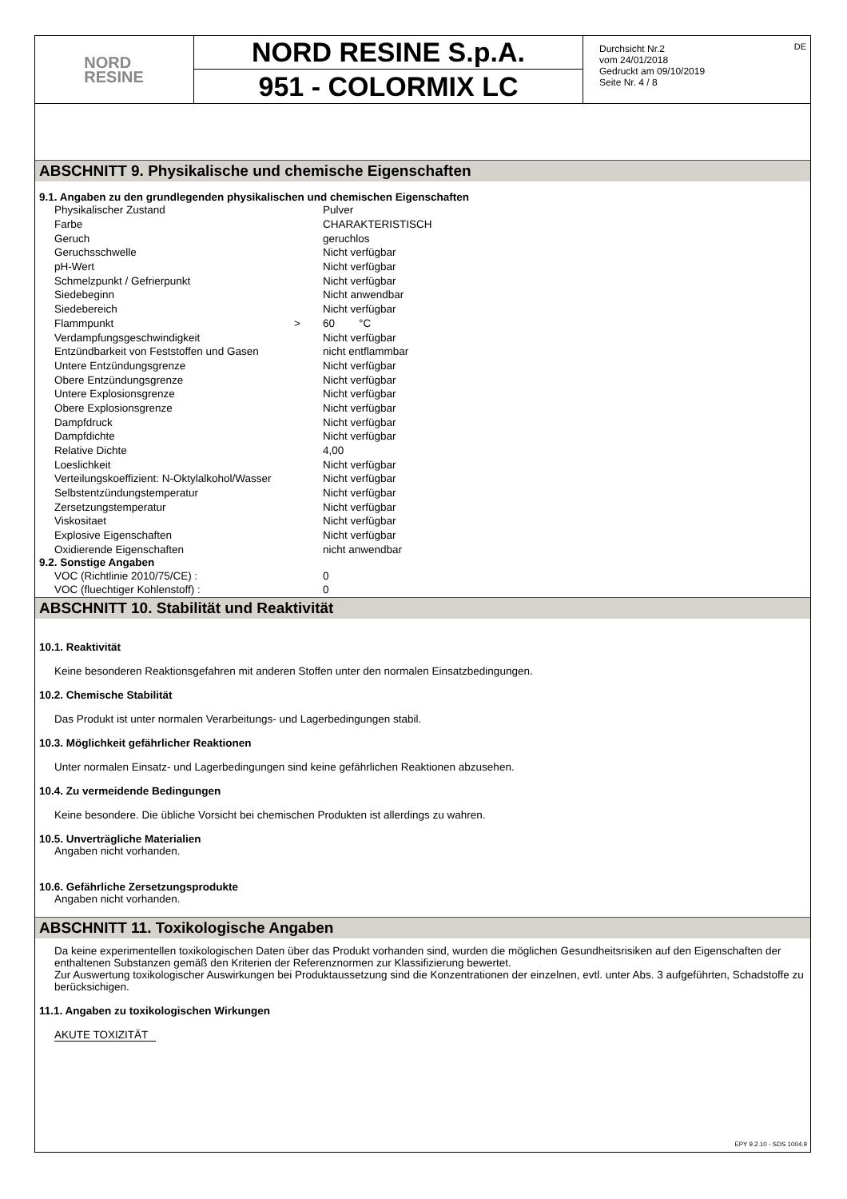NORD
RESINE
NORD RESINE S.p.A.
951 - COLORMIX LC
Durchsicht Nr.2
vom 24/01/2018
Gedruckt am 09/10/2019
Seite Nr. 4 / 8
DE
ABSCHNITT 9. Physikalische und chemische Eigenschaften
9.1. Angaben zu den grundlegenden physikalischen und chemischen Eigenschaften
| Physikalischer Zustand | | Pulver |
| Farbe | | CHARAKTERISTISCH |
| Geruch | | geruchlos |
| Geruchsschwelle | | Nicht verfügbar |
| pH-Wert | | Nicht verfügbar |
| Schmelzpunkt / Gefrierpunkt | | Nicht verfügbar |
| Siedebeginn | | Nicht anwendbar |
| Siedebereich | | Nicht verfügbar |
| Flammpunkt | > | 60 °C |
| Verdampfungsgeschwindigkeit | | Nicht verfügbar |
| Entzündbarkeit von Feststoffen und Gasen | | nicht entflammbar |
| Untere Entzündungsgrenze | | Nicht verfügbar |
| Obere Entzündungsgrenze | | Nicht verfügbar |
| Untere Explosionsgrenze | | Nicht verfügbar |
| Obere Explosionsgrenze | | Nicht verfügbar |
| Dampfdruck | | Nicht verfügbar |
| Dampfdichte | | Nicht verfügbar |
| Relative Dichte | | 4,00 |
| Loeslichkeit | | Nicht verfügbar |
| Verteilungskoeffizient: N-Oktylalkohol/Wasser | | Nicht verfügbar |
| Selbstentzündungstemperatur | | Nicht verfügbar |
| Zersetzungstemperatur | | Nicht verfügbar |
| Viskositaet | | Nicht verfügbar |
| Explosive Eigenschaften | | Nicht verfügbar |
| Oxidierende Eigenschaften | | nicht anwendbar |
9.2. Sonstige Angaben
| VOC (Richtlinie 2010/75/CE) : | 0 |
| VOC (fluechtiger Kohlenstoff) : | 0 |
ABSCHNITT 10. Stabilität und Reaktivität
10.1. Reaktivität
Keine besonderen Reaktionsgefahren mit anderen Stoffen unter den normalen Einsatzbedingungen.
10.2. Chemische Stabilität
Das Produkt ist unter normalen Verarbeitungs- und Lagerbedingungen stabil.
10.3. Möglichkeit gefährlicher Reaktionen
Unter normalen Einsatz- und Lagerbedingungen sind keine gefährlichen Reaktionen abzusehen.
10.4. Zu vermeidende Bedingungen
Keine besondere. Die übliche Vorsicht bei chemischen Produkten ist allerdings zu wahren.
10.5. Unverträgliche Materialien
Angaben nicht vorhanden.
10.6. Gefährliche Zersetzungsprodukte
Angaben nicht vorhanden.
ABSCHNITT 11. Toxikologische Angaben
Da keine experimentellen toxikologischen Daten über das Produkt vorhanden sind, wurden die möglichen Gesundheitsrisiken auf den Eigenschaften der enthaltenen Substanzen gemäß den Kriterien der Referenznormen zur Klassifizierung bewertet.
Zur Auswertung toxikologischer Auswirkungen bei Produktaussetzung sind die Konzentrationen der einzelnen, evtl. unter Abs. 3 aufgeführten, Schadstoffe zu berücksichigen.
11.1. Angaben zu toxikologischen Wirkungen
AKUTE TOXIZITÄT
EPY 9.2.10 - SDS 1004.9